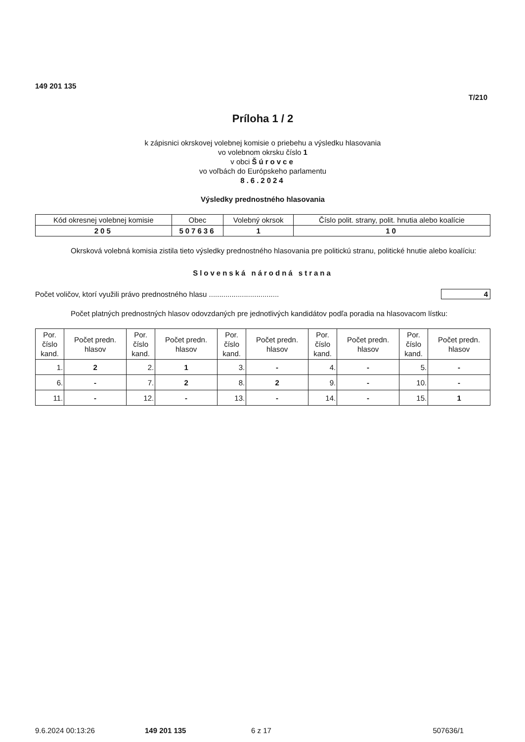149 201 135
T/210
Príloha 1 / 2
k zápisnici okrskovej volebnej komisie o priebehu a výsledku hlasovania
vo volebnom okrsku číslo 1
v obci Šúrovce
vo voľbách do Európskeho parlamentu
8.6.2024
Výsledky prednostného hlasovania
| Kód okresnej volebnej komisie | Obec | Volebný okrsok | Číslo polit. strany, polit. hnutia alebo koalície |
| --- | --- | --- | --- |
| 205 | 507636 | 1 | 10 |
Okrsková volebná komisia zistila tieto výsledky prednostného hlasovania pre politickú stranu, politické hnutie alebo koalíciu:
Slovenská národná strana
Počet voličov, ktorí využili právo prednostného hlasu .................................. 4
Počet platných prednostných hlasov odovzdaných pre jednotlivých kandidátov podľa poradia na hlasovacom lístku:
| Por. číslo kand. | Počet predn. hlasov | Por. číslo kand. | Počet predn. hlasov | Por. číslo kand. | Počet predn. hlasov | Por. číslo kand. | Počet predn. hlasov | Por. číslo kand. | Počet predn. hlasov |
| --- | --- | --- | --- | --- | --- | --- | --- | --- | --- |
| 1. | 2 | 2. | 1 | 3. | - | 4. | - | 5. | - |
| 6. | - | 7. | 2 | 8. | 2 | 9. | - | 10. | - |
| 11. | - | 12. | - | 13. | - | 14. | - | 15. | 1 |
9.6.2024 00:13:26 149 201 135 6 z 17 507636/1